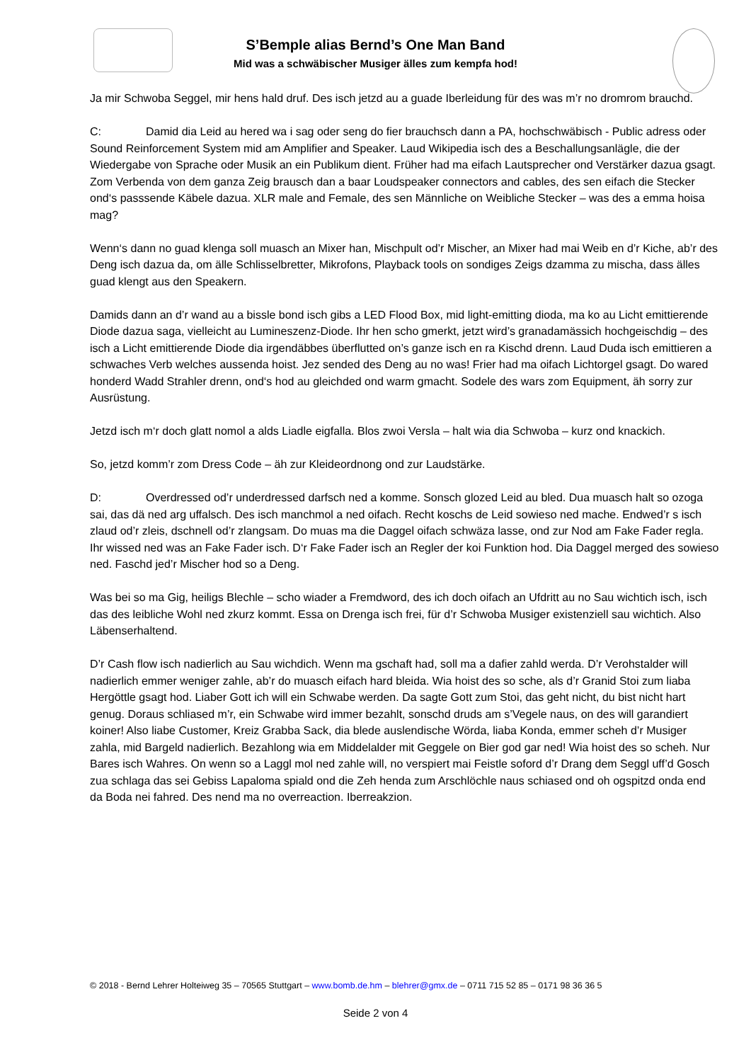S’Bemple alias Bernd’s One Man Band
Mid was a schwäbischer Musiger älles zum kempfa hod!
Ja mir Schwoba Seggel, mir hens hald druf. Des isch jetzd au a guade Iberleidung für des was m’r no dromrom brauchd.
C: Damid dia Leid au hered wa i sag oder seng do fier brauchsch dann a PA, hochschwäbisch - Public adress oder Sound Reinforcement System mid am Amplifier and Speaker. Laud Wikipedia isch des a Beschallungsanlägle, die der Wiedergabe von Sprache oder Musik an ein Publikum dient. Früher had ma eifach Lautsprecher ond Verstärker dazua gsagt. Zom Verbenda von dem ganza Zeig brausch dan a baar Loudspeaker connectors and cables, des sen eifach die Stecker ond‘s passsende Käbele dazua. XLR male and Female, des sen Männliche on Weibliche Stecker – was des a emma hoisa mag?
Wenn‘s dann no guad klenga soll muasch an Mixer han, Mischpult od’r Mischer, an Mixer had mai Weib en d’r Kiche, ab’r des Deng isch dazua da, om älle Schlisselbretter, Mikrofons, Playback tools on sondiges Zeigs dzamma zu mischa, dass älles guad klengt aus den Speakern.
Damids dann an d’r wand au a bissle bond isch gibs a LED Flood Box, mid light-emitting dioda, ma ko au Licht emittierende Diode dazua saga, vielleicht au Lumineszenz-Diode. Ihr hen scho gmerkt, jetzt wird’s granadamässich hochgeischdig – des isch a Licht emittierende Diode dia irgendäbbes überflutted on’s ganze isch en ra Kischd drenn. Laud Duda isch emittieren a schwaches Verb welches aussenda hoist. Jez sended des Deng au no was! Frier had ma oifach Lichtorgel gsagt. Do wared honderd Wadd Strahler drenn, ond‘s hod au gleichded ond warm gmacht. Sodele des wars zom Equipment, äh sorry zur Ausrüstung.
Jetzd isch m‘r doch glatt nomol a alds Liadle eigfalla. Blos zwoi Versla – halt wia dia Schwoba – kurz ond knackich.
So, jetzd komm’r zom Dress Code – äh zur Kleideordnong ond zur Laudstärke.
D: Overdressed od’r underdressed darfsch ned a komme. Sonsch glozed Leid au bled. Dua muasch halt so ozoga sai, das dä ned arg uffalsch. Des isch manchmol a ned oifach. Recht koschs de Leid sowieso ned mache. Endwed’r s isch zlaud od’r zleis, dschnell od’r zlangsam. Do muas ma die Daggel oifach schwäza lasse, ond zur Nod am Fake Fader regla. Ihr wissed ned was an Fake Fader isch. D‘r Fake Fader isch an Regler der koi Funktion hod. Dia Daggel merged des sowieso ned. Faschd jed’r Mischer hod so a Deng.
Was bei so ma Gig, heiligs Blechle – scho wiader a Fremdword, des ich doch oifach an Ufdritt au no Sau wichtich isch, isch das des leibliche Wohl ned zkurz kommt. Essa on Drenga isch frei, für d’r Schwoba Musiger existenziell sau wichtich. Also Läbenserhaltend.
D’r Cash flow isch nadierlich au Sau wichdich. Wenn ma gschaft had, soll ma a dafier zahld werda. D’r Verohstalder will nadierlich emmer weniger zahle, ab’r do muasch eifach hard bleida. Wia hoist des so sche, als d’r Granid Stoi zum liaba Hergöttle gsagt hod. Liaber Gott ich will ein Schwabe werden. Da sagte Gott zum Stoi, das geht nicht, du bist nicht hart genug. Doraus schliased m’r, ein Schwabe wird immer bezahlt, sonschd druds am s’Vegele naus, on des will garandiert koiner! Also liabe Customer, Kreiz Grabba Sack, dia blede auslendische Wörda, liaba Konda, emmer scheh d’r Musiger zahla, mid Bargeld nadierlich. Bezahlong wia em Middelalder mit Geggele on Bier god gar ned! Wia hoist des so scheh. Nur Bares isch Wahres. On wenn so a Laggl mol ned zahle will, no verspiert mai Feistle soford d’r Drang dem Seggl uff’d Gosch zua schlaga das sei Gebiss Lapaloma spiald ond die Zeh henda zum Arschlöchle naus schiased ond oh ogspitzd onda end da Boda nei fahred. Des nend ma no overreaction. Iberreakzion.
© 2018 - Bernd Lehrer Holteiweg 35 – 70565 Stuttgart – www.bomb.de.hm – blehrer@gmx.de – 0711 715 52 85 – 0171 98 36 36 5
Seide 2 von 4